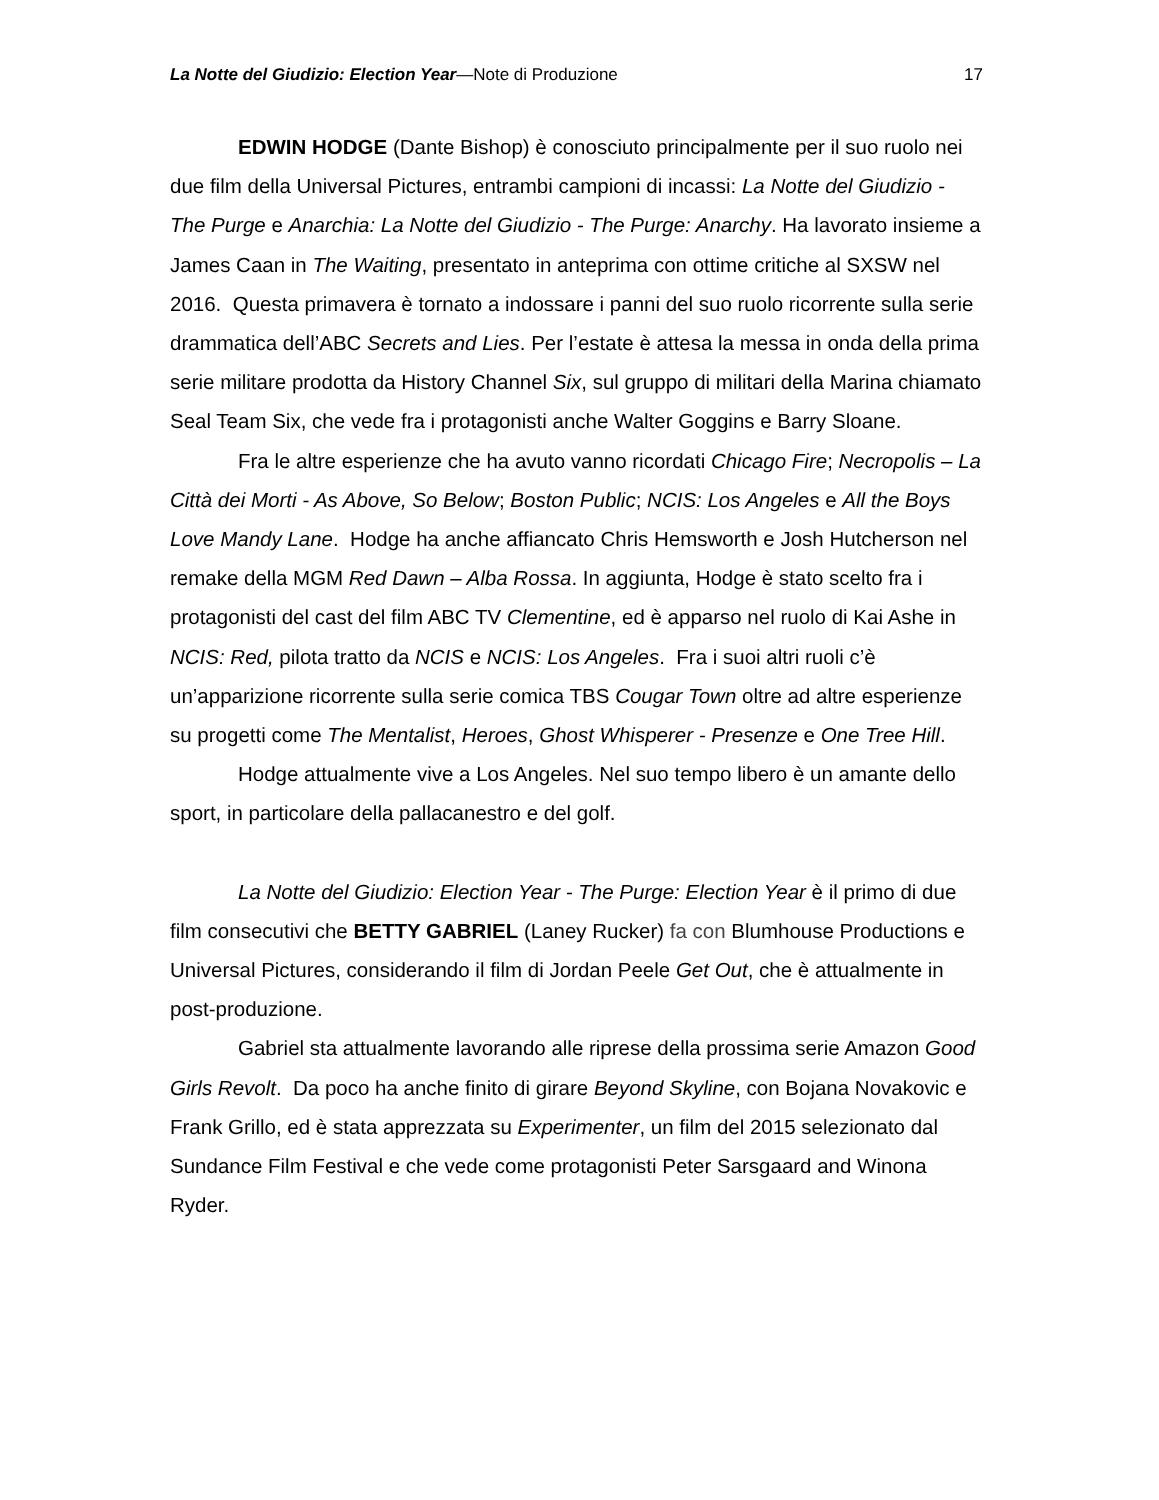La Notte del Giudizio: Election Year—Note di Produzione 17
EDWIN HODGE (Dante Bishop) è conosciuto principalmente per il suo ruolo nei due film della Universal Pictures, entrambi campioni di incassi: La Notte del Giudizio - The Purge e Anarchia: La Notte del Giudizio - The Purge: Anarchy. Ha lavorato insieme a James Caan in The Waiting, presentato in anteprima con ottime critiche al SXSW nel 2016. Questa primavera è tornato a indossare i panni del suo ruolo ricorrente sulla serie drammatica dell’ABC Secrets and Lies. Per l’estate è attesa la messa in onda della prima serie militare prodotta da History Channel Six, sul gruppo di militari della Marina chiamato Seal Team Six, che vede fra i protagonisti anche Walter Goggins e Barry Sloane.
Fra le altre esperienze che ha avuto vanno ricordati Chicago Fire; Necropolis – La Città dei Morti - As Above, So Below; Boston Public; NCIS: Los Angeles e All the Boys Love Mandy Lane. Hodge ha anche affiancato Chris Hemsworth e Josh Hutcherson nel remake della MGM Red Dawn – Alba Rossa. In aggiunta, Hodge è stato scelto fra i protagonisti del cast del film ABC TV Clementine, ed è apparso nel ruolo di Kai Ashe in NCIS: Red, pilota tratto da NCIS e NCIS: Los Angeles. Fra i suoi altri ruoli c’è un’apparizione ricorrente sulla serie comica TBS Cougar Town oltre ad altre esperienze su progetti come The Mentalist, Heroes, Ghost Whisperer - Presenze e One Tree Hill.
Hodge attualmente vive a Los Angeles. Nel suo tempo libero è un amante dello sport, in particolare della pallacanestro e del golf.
La Notte del Giudizio: Election Year - The Purge: Election Year è il primo di due film consecutivi che BETTY GABRIEL (Laney Rucker) fa con Blumhouse Productions e Universal Pictures, considerando il film di Jordan Peele Get Out, che è attualmente in post-produzione.
Gabriel sta attualmente lavorando alle riprese della prossima serie Amazon Good Girls Revolt. Da poco ha anche finito di girare Beyond Skyline, con Bojana Novakovic e Frank Grillo, ed è stata apprezzata su Experimenter, un film del 2015 selezionato dal Sundance Film Festival e che vede come protagonisti Peter Sarsgaard and Winona Ryder.